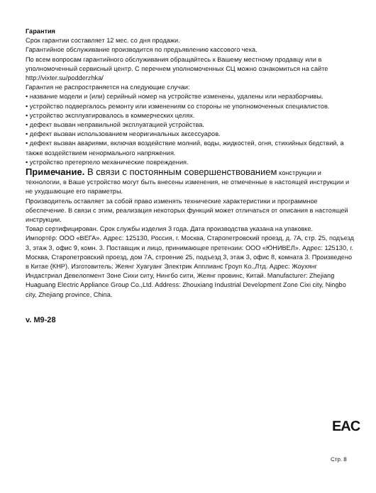Гарантия
Срок гарантии составляет 12 мес. со дня продажи.
Гарантийное обслуживание производится по предъявлению кассового чека.
По всем вопросам гарантийного обслуживания обращайтесь к Вашему местному продавцу или в уполномоченный сервисный центр. С перечнем уполномоченных СЦ можно ознакомиться на сайте http://vixter.su/podderzhka/
Гарантия не распространяется на следующие случаи:
• название модели и (или) серийный номер на устройстве изменены, удалены или неразборчивы.
• устройство подвергалось ремонту или изменениям со стороны не уполномоченных специалистов.
• устройство эксплуатировалось в коммерческих целях.
• дефект вызван неправильной эксплуатацией устройства.
• дефект вызван использованием неоригинальных аксессуаров.
• дефект вызван авариями, включая воздействие молний, воды, жидкостей, огня, стихийных бедствий, а также воздействием ненормального напряжения.
• устройство претерпело механические повреждения.
Примечание. В связи с постоянным совершенствованием конструкции и технологии, в Ваше устройство могут быть внесены изменения, не отмеченные в настоящей инструкции и не ухудшающие его параметры.
Производитель оставляет за собой право изменять технические характеристики и программное обеспечение. В связи с этим, реализация некоторых функций может отличаться от описания в настоящей инструкции.
Товар сертифицирован. Срок службы изделия 3 года. Дата производства указана на упаковке.
Импортёр: ООО «ВЕГА». Адрес: 125130, Россия, г. Москва, Старопетровский проезд, д. 7А, стр. 25, подъезд 3, этаж 3, офис 9, комн. 3. Поставщик и лицо, принимающее претензии: ООО «ЮНИВЕЛ». Адрес: 125130, г. Москва, Старопетровский проезд, дом 7А, строение 25, подъезд 3, этаж 3, офис 8, комната 3. Произведено в Китае (КНР). Изготовитель: Жеянг Хуагуанг Электрик Апплианс Гроуп Ко.,Лтд. Адрес: Жоухянг Индастриал Девелопмент Зоне Сихи ситу, Нингбо сити, Жеянг провинс, Китай. Manufacturer: Zhejiang Huaguang Electric Appliance Group Co.,Ltd. Address: Zhouxiang Industrial Development Zone Cixi city, Ningbo city, Zhejiang province, China.
v. M9-28
EAC
Стр. 8